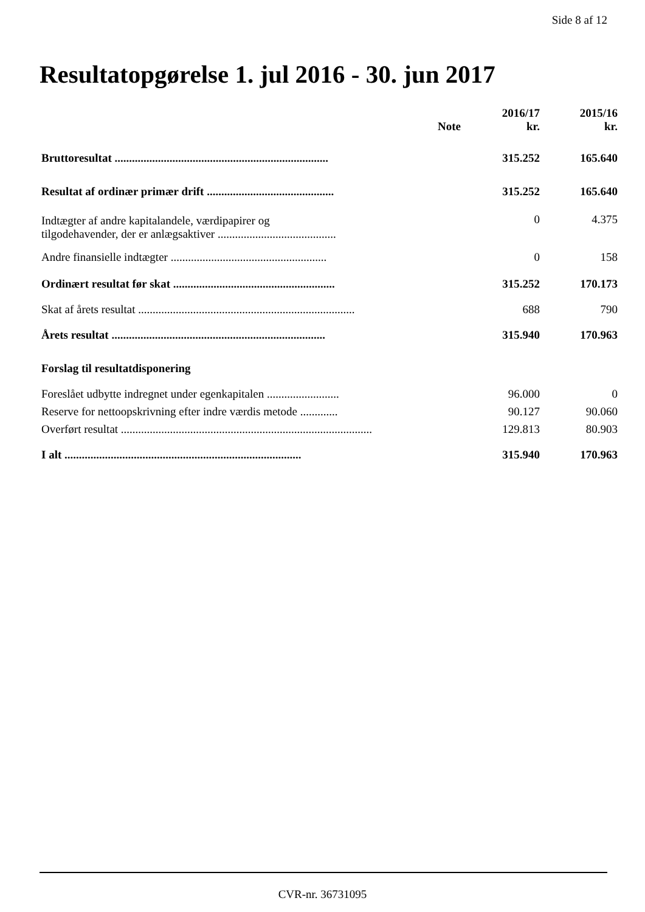Side 8 af 12
Resultatopgørelse 1. jul 2016 - 30. jun 2017
| | Note | 2016/17 kr. | 2015/16 kr. |
| --- | --- | --- | --- |
| Bruttoresultat .......................................................................... | | 315.252 | 165.640 |
| Resultat af ordinær primær drift ............................................ | | 315.252 | 165.640 |
| Indtægter af andre kapitalandele, værdipapirer og tilgodehavender, der er anlægsaktiver ......................................... | | 0 | 4.375 |
| Andre finansielle indtægter ...................................................... | | 0 | 158 |
| Ordinært resultat før skat ........................................................ | | 315.252 | 170.173 |
| Skat af årets resultat ........................................................................... | | 688 | 790 |
| Årets resultat .......................................................................... | | 315.940 | 170.963 |
| Forslag til resultatdisponering | | | |
| Foreslået udbytte indregnet under egenkapitalen ......................... | | 96.000 | 0 |
| Reserve for nettoopskrivning efter indre værdis metode ............. | | 90.127 | 90.060 |
| Overført resultat ....................................................................................... | | 129.813 | 80.903 |
| I alt .................................................................................. | | 315.940 | 170.963 |
CVR-nr. 36731095